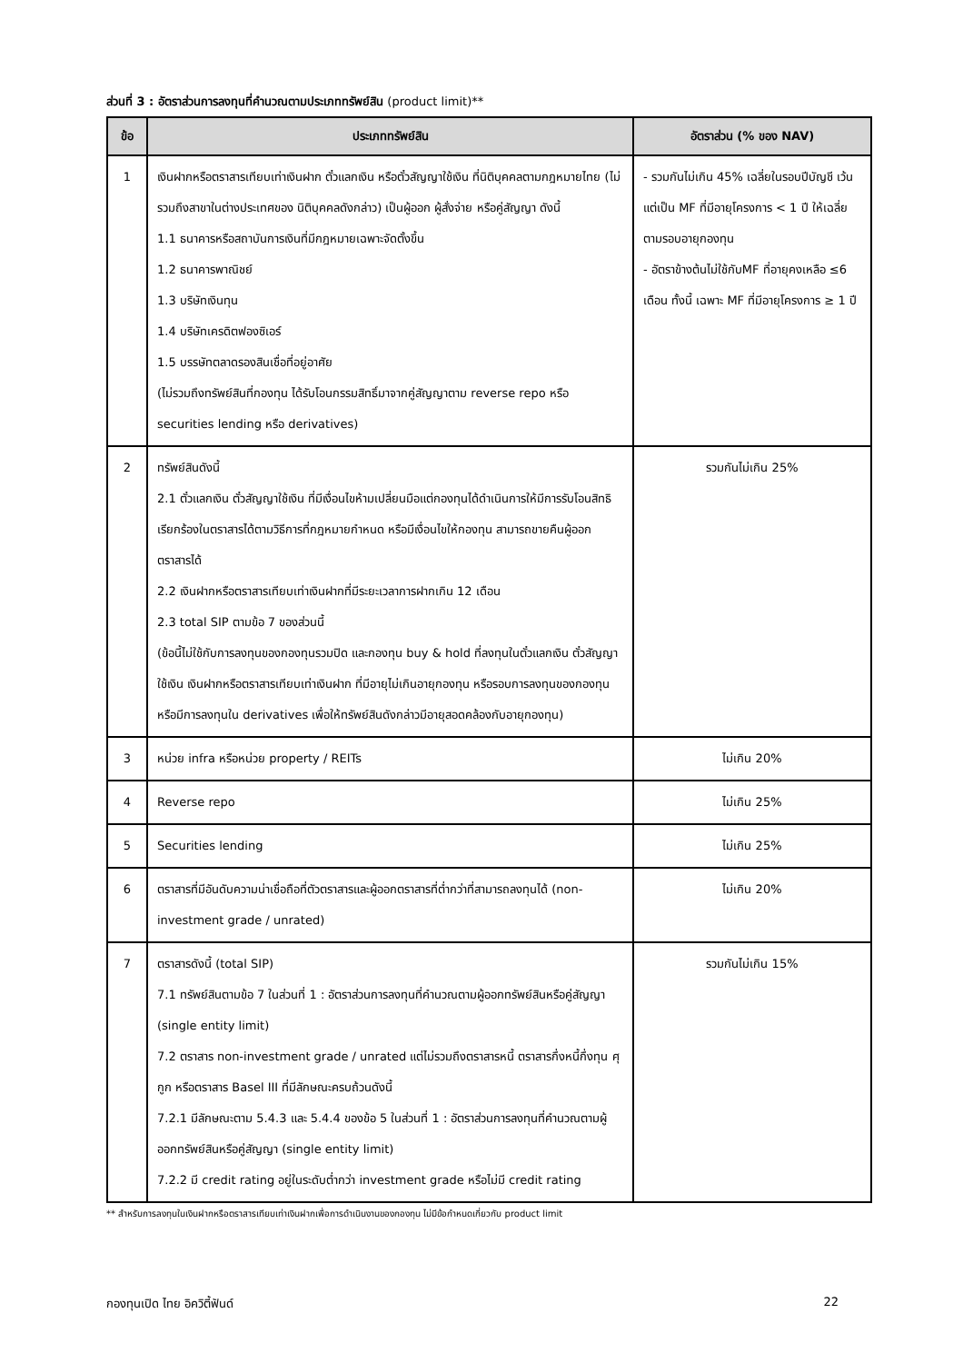ส่วนที่ 3 : อัตราส่วนการลงทุนที่คำนวณตามประเภททรัพย์สิน (product limit)**
| ข้อ | ประเภททรัพย์สิน | อัตราส่วน (% ของ NAV) |
| --- | --- | --- |
| 1 | เงินฝากหรือตราสารเทียบเท่าเงินฝาก ตั๋วแลกเงิน หรือตั๋วสัญญาใช้เงิน ที่นิติบุคคลตามกฎหมายไทย (ไม่รวมถึงสาขาในต่างประเทศของ นิติบุคคลดังกล่าว) เป็นผู้ออก ผู้สั่งจ่าย หรือคู่สัญญา ดังนี้ 1.1 ธนาคารหรือสถาบันการเงินที่มีกฎหมายเฉพาะจัดตั้งขึ้น 1.2 ธนาคารพาณิชย์ 1.3 บริษัทเงินทุน 1.4 บริษัทเครดิตฟองซิเอร์ 1.5 บรรษัทตลาดรองสินเชื่อที่อยู่อาศัย (ไม่รวมถึงทรัพย์สินที่กองทุน ได้รับโอนกรรมสิทธิ์มาจากคู่สัญญาตาม reverse repo หรือ securities lending หรือ derivatives) | - รวมกันไม่เกิน 45% เฉลี่ยในรอบปีบัญชี เว้นแต่เป็น MF ที่มีอายุโครงการ < 1 ปี ให้เฉลี่ยตามรอบอายุกองทุน - อัตราข้างต้นไม่ใช้กับMF ที่อายุคงเหลือ ≤6 เดือน ทั้งนี้ เฉพาะ MF ที่มีอายุโครงการ ≥ 1 ปี |
| 2 | ทรัพย์สินดังนี้ 2.1 ตั๋วแลกเงิน ตั๋วสัญญาใช้เงิน ที่มีเงื่อนไขห้ามเปลี่ยนมือแต่กองทุนได้ดำเนินการให้มีการรับโอนสิทธิเรียกร้องในตราสารได้ตามวิธีการที่กฎหมายกำหนด หรือมีเงื่อนไขให้กองทุน สามารถขายคืนผู้ออกตราสารได้ 2.2 เงินฝากหรือตราสารเทียบเท่าเงินฝากที่มีระยะเวลาการฝากเกิน 12 เดือน 2.3 total SIP ตามข้อ 7 ของส่วนนี้ (ข้อนี้ไม่ใช้กับการลงทุนของกองทุนรวมปิด และกองทุน buy & hold ที่ลงทุนในตั๋วแลกเงิน ตั๋วสัญญาใช้เงิน เงินฝากหรือตราสารเทียบเท่าเงินฝาก ที่มีอายุไม่เกินอายุกองทุน หรือรอบการลงทุนของกองทุน หรือมีการลงทุนใน derivatives เพื่อให้ทรัพย์สินดังกล่าวมีอายุสอดคล้องกับอายุกองทุน) | รวมกันไม่เกิน 25% |
| 3 | หน่วย infra หรือหน่วย property / REITs | ไม่เกิน 20% |
| 4 | Reverse repo | ไม่เกิน 25% |
| 5 | Securities lending | ไม่เกิน 25% |
| 6 | ตราสารที่มีอันดับความน่าเชื่อถือที่ตัวตราสารและผู้ออกตราสารที่ต่ำกว่าที่สามารถลงทุนได้ (non-investment grade / unrated) | ไม่เกิน 20% |
| 7 | ตราสารดังนี้ (total SIP) 7.1 ทรัพย์สินตามข้อ 7 ในส่วนที่ 1 : อัตราส่วนการลงทุนที่คำนวณตามผู้ออกทรัพย์สินหรือคู่สัญญา (single entity limit) 7.2 ตราสาร non-investment grade / unrated แต่ไม่รวมถึงตราสารหนี้ ตราสารกึ่งหนี้กึ่งทุน ศุกูก หรือตราสาร Basel III ที่มีลักษณะครบถ้วนดังนี้ 7.2.1 มีลักษณะตาม 5.4.3 และ 5.4.4 ของข้อ 5 ในส่วนที่ 1 : อัตราส่วนการลงทุนที่คำนวณตามผู้ออกทรัพย์สินหรือคู่สัญญา (single entity limit) 7.2.2 มี credit rating อยู่ในระดับต่ำกว่า investment grade หรือไม่มี credit rating | รวมกันไม่เกิน 15% |
** สำหรับการลงทุนในเงินฝากหรือตราสารเทียบเท่าเงินฝากเพื่อการดำเนินงานของกองทุน ไม่มีข้อกำหนดเกี่ยวกับ product limit
กองทุนเปิด ไทย อิควิตี้ฟันด์ 22